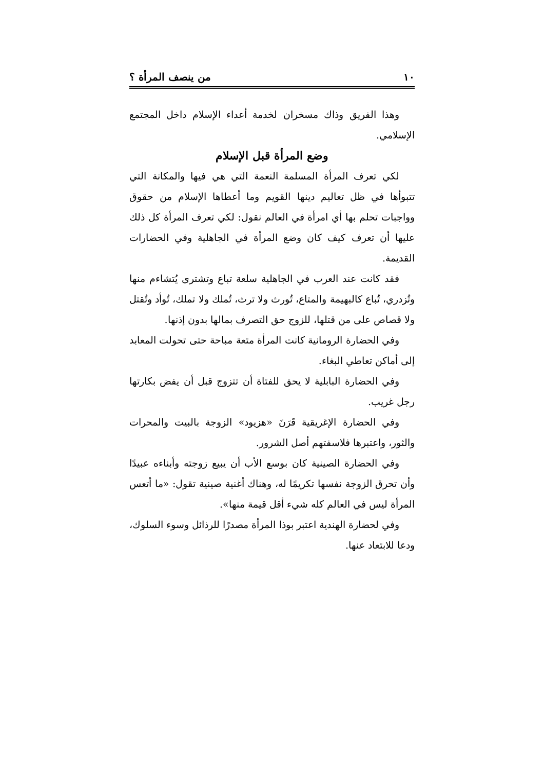١٠ من ينصف المرأة ؟
وهذا الفريق وذاك مسخران لخدمة أعداء الإسلام داخل المجتمع الإسلامي.
وضع المرأة قبل الإسلام
لكي تعرف المرأة المسلمة النعمة التي هي فيها والمكانة التي تتبوأها في ظل تعاليم دينها القويم وما أعطاها الإسلام من حقوق وواجبات تحلم بها أي امرأة في العالم نقول: لكي تعرف المرأة كل ذلك عليها أن تعرف كيف كان وضع المرأة في الجاهلية وفي الحضارات القديمة.
فقد كانت عند العرب في الجاهلية سلعة تباع وتشترى يُتشاءم منها وتُزدري، تُباع كالبهيمة والمتاع، تُورث ولا ترث، تُملك ولا تملك، تُوأد وتُقتل ولا قصاص على من قتلها، للزوج حق التصرف بمالها بدون إذنها.
وفي الحضارة الرومانية كانت المرأة متعة مباحة حتى تحولت المعابد إلى أماكن تعاطي البغاء.
وفي الحضارة البابلية لا يحق للفتاة أن تتزوج قبل أن يفض بكارتها رجل غريب.
وفي الحضارة الإغريقية قَرَنَ «هزيود» الزوجة بالبيت والمحرات والثور، واعتبرها فلاسفتهم أصل الشرور.
وفي الحضارة الصينية كان بوسع الأب أن يبيع زوجته وأبناءه عبيدًا وأن تحرق الزوجة نفسها تكريمًا له، وهناك أغنية صينية تقول: «ما أتعس المرأة ليس في العالم كله شيء أقل قيمة منها».
وفي لحضارة الهندية اعتبر بوذا المرأة مصدرًا للرذائل وسوء السلوك، ودعا للابتعاد عنها.